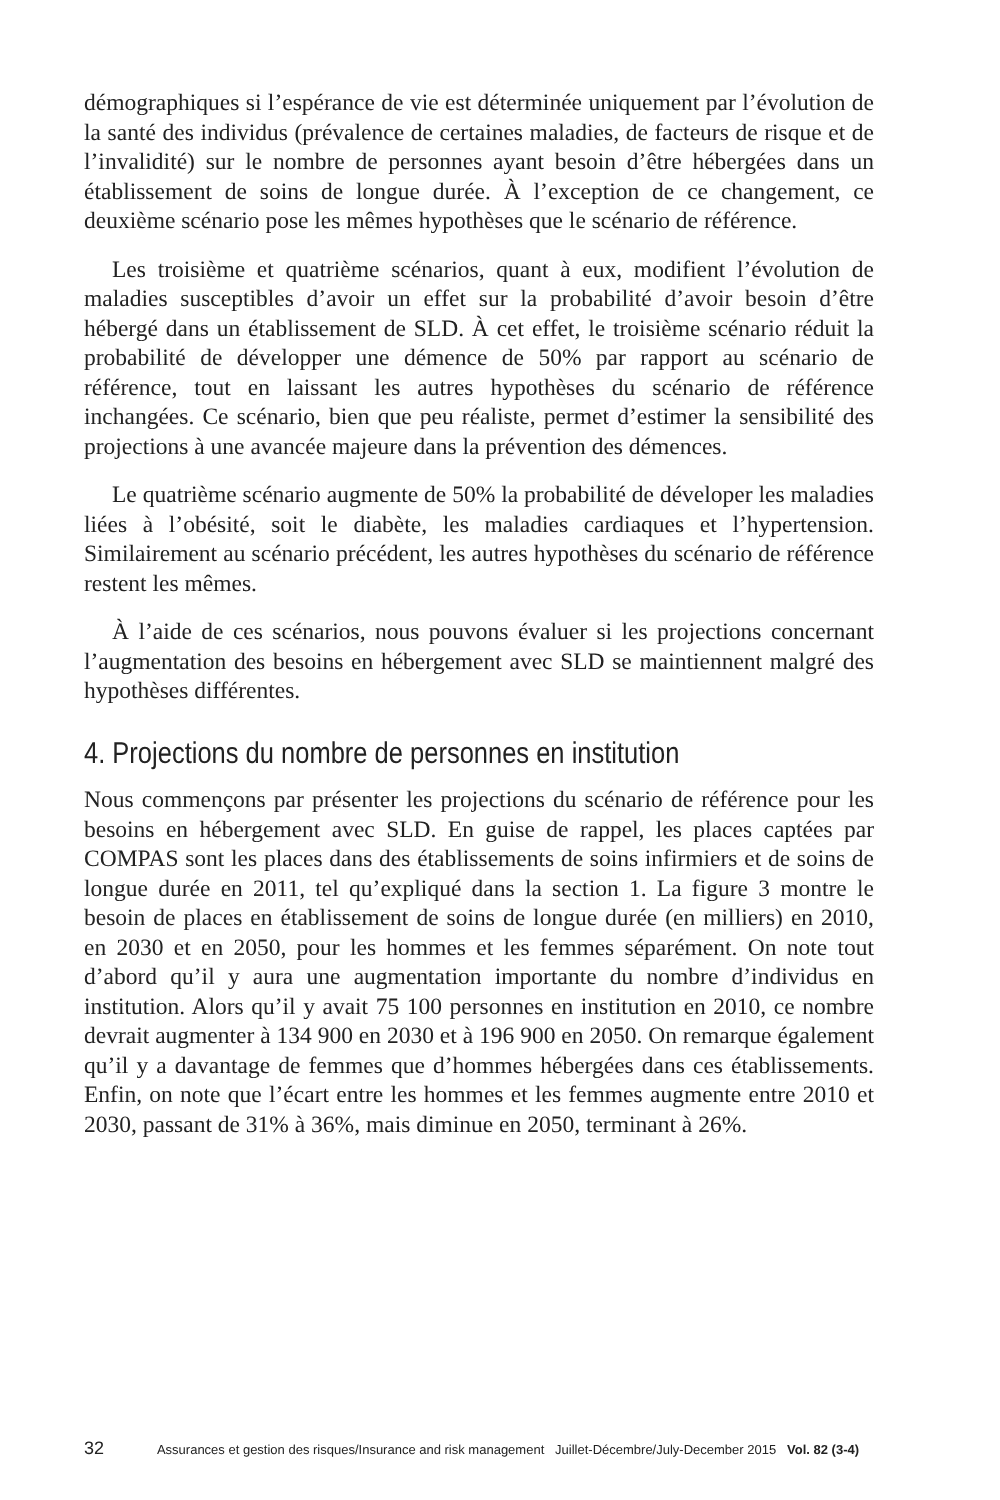démographiques si l’espérance de vie est déterminée uniquement par l’évolution de la santé des individus (prévalence de certaines maladies, de facteurs de risque et de l’invalidité) sur le nombre de personnes ayant besoin d’être hébergées dans un établissement de soins de longue durée. À l’exception de ce changement, ce deuxième scénario pose les mêmes hypothèses que le scénario de référence.
Les troisième et quatrième scénarios, quant à eux, modifient l’évolution de maladies susceptibles d’avoir un effet sur la probabilité d’avoir besoin d’être hébergé dans un établissement de SLD. À cet effet, le troisième scénario réduit la probabilité de développer une démence de 50% par rapport au scénario de référence, tout en laissant les autres hypothèses du scénario de référence inchangées. Ce scénario, bien que peu réaliste, permet d’estimer la sensibilité des projections à une avancée majeure dans la prévention des démences.
Le quatrième scénario augmente de 50% la probabilité de déveloper les maladies liées à l’obésité, soit le diabète, les maladies cardiaques et l’hypertension. Similairement au scénario précédent, les autres hypothèses du scénario de référence restent les mêmes.
À l’aide de ces scénarios, nous pouvons évaluer si les projections concernant l’augmentation des besoins en hébergement avec SLD se maintiennent malgré des hypothèses différentes.
4. Projections du nombre de personnes en institution
Nous commençons par présenter les projections du scénario de référence pour les besoins en hébergement avec SLD. En guise de rappel, les places captées par COMPAS sont les places dans des établissements de soins infirmiers et de soins de longue durée en 2011, tel qu’expliqué dans la section 1. La figure 3 montre le besoin de places en établissement de soins de longue durée (en milliers) en 2010, en 2030 et en 2050, pour les hommes et les femmes séparément. On note tout d’abord qu’il y aura une augmentation importante du nombre d’individus en institution. Alors qu’il y avait 75 100 personnes en institution en 2010, ce nombre devrait augmenter à 134 900 en 2030 et à 196 900 en 2050. On remarque également qu’il y a davantage de femmes que d’hommes hébergées dans ces établissements. Enfin, on note que l’écart entre les hommes et les femmes augmente entre 2010 et 2030, passant de 31% à 36%, mais diminue en 2050, terminant à 26%.
32 Assurances et gestion des risques/Insurance and risk management Juillet-Décembre/July-December 2015 Vol. 82 (3-4)